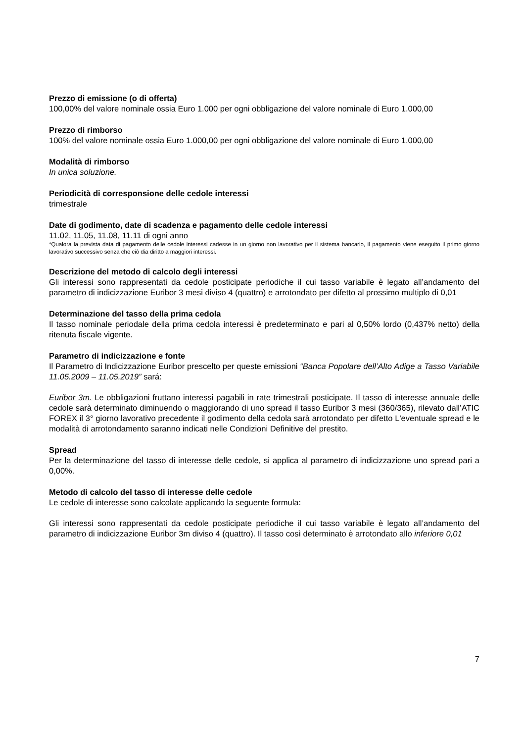Prezzo di emissione (o di offerta)
100,00% del valore nominale ossia Euro 1.000 per ogni obbligazione del valore nominale di Euro 1.000,00
Prezzo di rimborso
100% del valore nominale ossia Euro 1.000,00 per ogni obbligazione del valore nominale di Euro 1.000,00
Modalità di rimborso
In unica soluzione.
Periodicità di corresponsione delle cedole interessi
trimestrale
Date di godimento, date di scadenza e pagamento delle cedole interessi
11.02, 11.05, 11.08, 11.11 di ogni anno
*Qualora la prevista data di pagamento delle cedole interessi cadesse in un giorno non lavorativo per il sistema bancario, il pagamento viene eseguito il primo giorno lavorativo successivo senza che ciò dia diritto a maggiori interessi.
Descrizione del metodo di calcolo degli interessi
Gli interessi sono rappresentati da cedole posticipate periodiche il cui tasso variabile è legato all’andamento del parametro di indicizzazione Euribor 3 mesi diviso 4 (quattro) e arrotondato per difetto al prossimo multiplo di 0,01
Determinazione del tasso della prima cedola
Il tasso nominale periodale della prima cedola interessi è predeterminato e pari al 0,50% lordo (0,437% netto) della ritenuta fiscale vigente.
Parametro di indicizzazione e fonte
Il Parametro di Indicizzazione Euribor prescelto per queste emissioni “Banca Popolare dell’Alto Adige a Tasso Variabile 11.05.2009 – 11.05.2019” sará:
Euribor 3m. Le obbligazioni fruttano interessi pagabili in rate trimestrali posticipate. Il tasso di interesse annuale delle cedole sarà determinato diminuendo o maggiorando di uno spread il tasso Euribor 3 mesi (360/365), rilevato dall’ATIC FOREX il 3° giorno lavorativo precedente il godimento della cedola sarà arrotondato per difetto L'eventuale spread e le modalità di arrotondamento saranno indicati nelle Condizioni Definitive del prestito.
Spread
Per la determinazione del tasso di interesse delle cedole, si applica al parametro di indicizzazione uno spread pari a 0,00%.
Metodo di calcolo del tasso di interesse delle cedole
Le cedole di interesse sono calcolate applicando la seguente formula:
Gli interessi sono rappresentati da cedole posticipate periodiche il cui tasso variabile è legato all’andamento del parametro di indicizzazione Euribor 3m diviso 4 (quattro). Il tasso così determinato è arrotondato allo inferiore 0,01
7